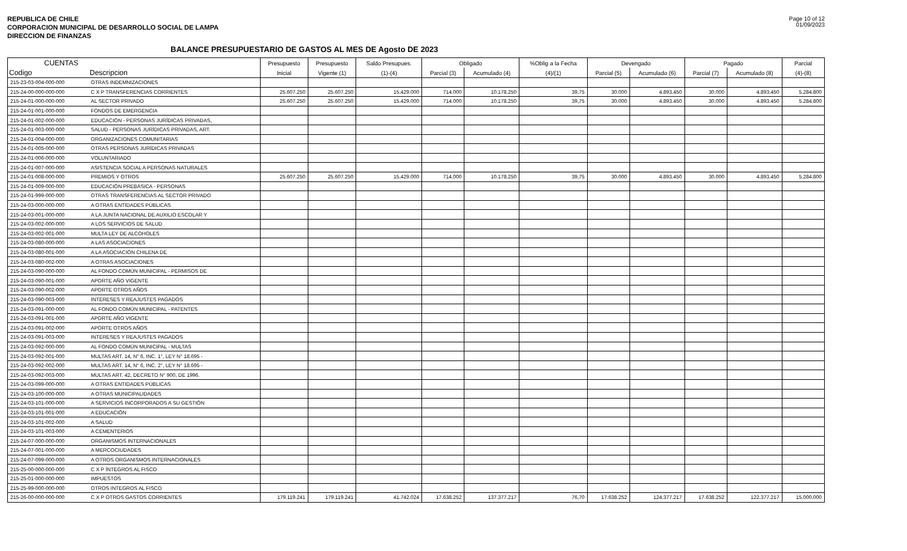Page 10 of 12
01/09/2023
REPUBLICA DE CHILE
CORPORACION MUNICIPAL DE DESARROLLO SOCIAL DE LAMPA
DIRECCION DE FINANZAS
BALANCE PRESUPUESTARIO DE GASTOS AL MES DE Agosto DE 2023
| CUENTAS | | Presupuesto | Presupuesto | Saldo Presupues. | Obligado | | %Oblig a la Fecha | Devengado | | Pagado | | Parcial |
| --- | --- | --- | --- | --- | --- | --- | --- | --- | --- | --- | --- | --- |
| Codigo | Descripcion | Inicial | Vigente (1) | (1)-(4) | Parcial (3) | Acumulado (4) | (4)/(1) | Parcial (5) | Acumulado (6) | Parcial (7) | Acumulado (8) | (4)-(8) |
| 215-23-03-004-000-000 | OTRAS INDEMNIZACIONES | | | | | | | | | | | |
| 215-24-00-000-000-000 | C X P TRANSFERENCIAS CORRIENTES | 25.607.250 | 25.607.250 | 15.429.000 | 714.000 | 10.178.250 | 39,75 | 30.000 | 4.893.450 | 30.000 | 4.893.450 | 5.284.800 |
| 215-24-01-000-000-000 | AL SECTOR PRIVADO | 25.607.250 | 25.607.250 | 15.429.000 | 714.000 | 10.178.250 | 39,75 | 30.000 | 4.893.450 | 30.000 | 4.893.450 | 5.284.800 |
| 215-24-01-001-000-000 | FONDOS DE EMERGENCIA | | | | | | | | | | | |
| 215-24-01-002-000-000 | EDUCACIÓN - PERSONAS JURÍDICAS PRIVADAS, | | | | | | | | | | | |
| 215-24-01-003-000-000 | SALUD - PERSONAS JURÍDICAS PRIVADAS, ART. | | | | | | | | | | | |
| 215-24-01-004-000-000 | ORGANIZACIONES COMUNITARIAS | | | | | | | | | | | |
| 215-24-01-005-000-000 | OTRAS PERSONAS JURÍDICAS PRIVADAS | | | | | | | | | | | |
| 215-24-01-006-000-000 | VOLUNTARIADO | | | | | | | | | | | |
| 215-24-01-007-000-000 | ASISTENCIA SOCIAL A PERSONAS NATURALES | | | | | | | | | | | |
| 215-24-01-008-000-000 | PREMIOS Y OTROS | 25.607.250 | 25.607.250 | 15.429.000 | 714.000 | 10.178.250 | 39,75 | 30.000 | 4.893.450 | 30.000 | 4.893.450 | 5.284.800 |
| 215-24-01-009-000-000 | EDUCACIÓN PREBÁSICA - PERSONAS | | | | | | | | | | | |
| 215-24-01-999-000-000 | OTRAS TRANSFERENCIAS AL SECTOR PRIVADO | | | | | | | | | | | |
| 215-24-03-000-000-000 | A OTRAS ENTIDADES PÚBLICAS | | | | | | | | | | | |
| 215-24-03-001-000-000 | A LA JUNTA NACIONAL DE AUXILIO ESCOLAR Y | | | | | | | | | | | |
| 215-24-03-002-000-000 | A LOS SERVICIOS DE SALUD | | | | | | | | | | | |
| 215-24-03-002-001-000 | MULTA LEY DE ALCOHOLES | | | | | | | | | | | |
| 215-24-03-080-000-000 | A LAS ASOCIACIONES | | | | | | | | | | | |
| 215-24-03-080-001-000 | A LA ASOCIACIÓN CHILENA DE | | | | | | | | | | | |
| 215-24-03-080-002-000 | A OTRAS ASOCIACIONES | | | | | | | | | | | |
| 215-24-03-090-000-000 | AL FONDO COMÚN MUNICIPAL - PERMISOS DE | | | | | | | | | | | |
| 215-24-03-090-001-000 | APORTE AÑO VIGENTE | | | | | | | | | | | |
| 215-24-03-090-002-000 | APORTE OTROS AÑOS | | | | | | | | | | | |
| 215-24-03-090-003-000 | INTERESES Y REAJUSTES PAGADOS | | | | | | | | | | | |
| 215-24-03-091-000-000 | AL FONDO COMÚN MUNICIPAL - PATENTES | | | | | | | | | | | |
| 215-24-03-091-001-000 | APORTE AÑO VIGENTE | | | | | | | | | | | |
| 215-24-03-091-002-000 | APORTE OTROS AÑOS | | | | | | | | | | | |
| 215-24-03-091-003-000 | INTERESES Y REAJUSTES PAGADOS | | | | | | | | | | | |
| 215-24-03-092-000-000 | AL FONDO COMÚN MUNICIPAL - MULTAS | | | | | | | | | | | |
| 215-24-03-092-001-000 | MULTAS ART. 14, N° 6, INC. 1°, LEY N° 18.695 - | | | | | | | | | | | |
| 215-24-03-092-002-000 | MULTAS ART. 14, N° 6, INC. 2°, LEY N° 18.695 - | | | | | | | | | | | |
| 215-24-03-092-003-000 | MULTAS ART. 42, DECRETO N° 900, DE 1996. | | | | | | | | | | | |
| 215-24-03-099-000-000 | A OTRAS ENTIDADES PÚBLICAS | | | | | | | | | | | |
| 215-24-03-100-000-000 | A OTRAS MUNICIPALIDADES | | | | | | | | | | | |
| 215-24-03-101-000-000 | A SERVICIOS INCORPORADOS A SU GESTIÓN | | | | | | | | | | | |
| 215-24-03-101-001-000 | A EDUCACIÓN | | | | | | | | | | | |
| 215-24-03-101-002-000 | A SALUD | | | | | | | | | | | |
| 215-24-03-101-003-000 | A CEMENTERIOS | | | | | | | | | | | |
| 215-24-07-000-000-000 | ORGANISMOS INTERNACIONALES | | | | | | | | | | | |
| 215-24-07-001-000-000 | A MERCOCIUDADES | | | | | | | | | | | |
| 215-24-07-099-000-000 | A OTROS ORGANISMOS INTERNACIONALES | | | | | | | | | | | |
| 215-25-00-000-000-000 | C X P ÍNTEGROS AL FISCO | | | | | | | | | | | |
| 215-25-01-000-000-000 | IMPUESTOS | | | | | | | | | | | |
| 215-25-99-000-000-000 | OTROS INTEGROS AL FISCO | | | | | | | | | | | |
| 215-26-00-000-000-000 | C X P OTROS GASTOS CORRIENTES | 179.119.241 | 179.119.241 | 41.742.024 | 17.638.252 | 137.377.217 | 76,70 | 17.638.252 | 124.377.217 | 17.638.252 | 122.377.217 | 15.000.000 |